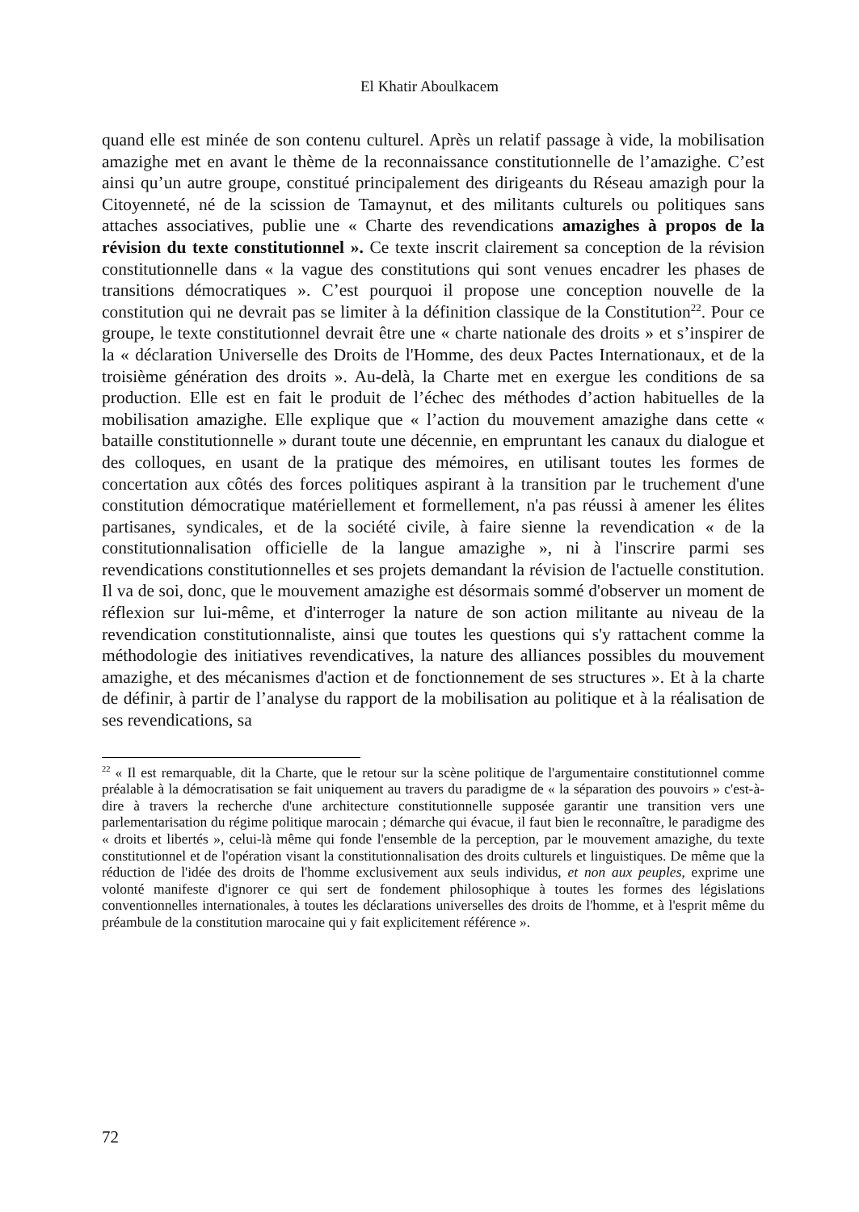El Khatir Aboulkacem
quand elle est minée de son contenu culturel. Après un relatif passage à vide, la mobilisation amazighe met en avant le thème de la reconnaissance constitutionnelle de l’amazighe. C’est ainsi qu’un autre groupe, constitué principalement des dirigeants du Réseau amazigh pour la Citoyenneté, né de la scission de Tamaynut, et des militants culturels ou politiques sans attaches associatives, publie une « Charte des revendications amazighes à propos de la révision du texte constitutionnel ». Ce texte inscrit clairement sa conception de la révision constitutionnelle dans « la vague des constitutions qui sont venues encadrer les phases de transitions démocratiques ». C’est pourquoi il propose une conception nouvelle de la constitution qui ne devrait pas se limiter à la définition classique de la Constitution<sup>22</sup>. Pour ce groupe, le texte constitutionnel devrait être une « charte nationale des droits » et s’inspirer de la « déclaration Universelle des Droits de l'Homme, des deux Pactes Internationaux, et de la troisième génération des droits ». Au-delà, la Charte met en exergue les conditions de sa production. Elle est en fait le produit de l’échec des méthodes d’action habituelles de la mobilisation amazighe. Elle explique que « l’action du mouvement amazighe dans cette « bataille constitutionnelle » durant toute une décennie, en empruntant les canaux du dialogue et des colloques, en usant de la pratique des mémoires, en utilisant toutes les formes de concertation aux côtés des forces politiques aspirant à la transition par le truchement d'une constitution démocratique matériellement et formellement, n'a pas réussi à amener les élites partisanes, syndicales, et de la société civile, à faire sienne la revendication « de la constitutionnalisation officielle de la langue amazighe », ni à l'inscrire parmi ses revendications constitutionnelles et ses projets demandant la révision de l'actuelle constitution. Il va de soi, donc, que le mouvement amazighe est désormais sommé d'observer un moment de réflexion sur lui-même, et d'interroger la nature de son action militante au niveau de la revendication constitutionnaliste, ainsi que toutes les questions qui s'y rattachent comme la méthodologie des initiatives revendicatives, la nature des alliances possibles du mouvement amazighe, et des mécanismes d'action et de fonctionnement de ses structures ». Et à la charte de définir, à partir de l’analyse du rapport de la mobilisation au politique et à la réalisation de ses revendications, sa
<sup>22</sup> « Il est remarquable, dit la Charte, que le retour sur la scène politique de l'argumentaire constitutionnel comme préalable à la démocratisation se fait uniquement au travers du paradigme de « la séparation des pouvoirs » c'est-à-dire à travers la recherche d'une architecture constitutionnelle supposée garantir une transition vers une parlementarisation du régime politique marocain ; démarche qui évacue, il faut bien le reconnaître, le paradigme des « droits et libertés », celui-là même qui fonde l'ensemble de la perception, par le mouvement amazighe, du texte constitutionnel et de l'opération visant la constitutionnalisation des droits culturels et linguistiques. De même que la réduction de l'idée des droits de l'homme exclusivement aux seuls individus, et non aux peuples, exprime une volonté manifeste d'ignorer ce qui sert de fondement philosophique à toutes les formes des législations conventionnelles internationales, à toutes les déclarations universelles des droits de l'homme, et à l'esprit même du préambule de la constitution marocaine qui y fait explicitement référence ».
72